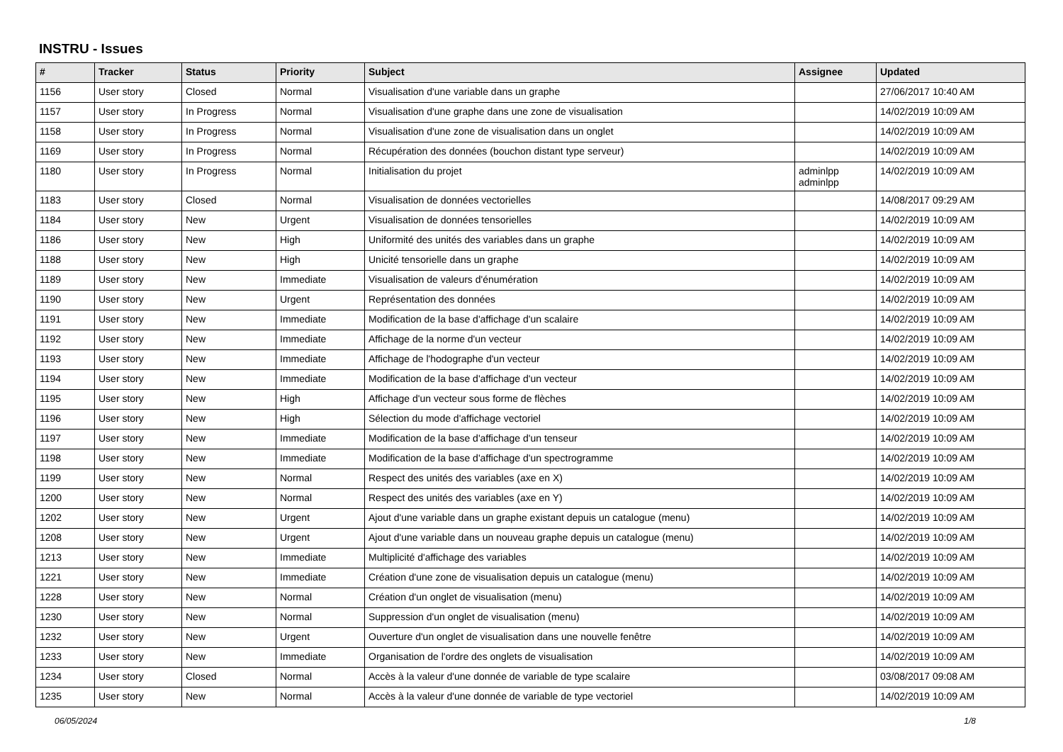INSTRU - Issues
| # | Tracker | Status | Priority | Subject | Assignee | Updated |
| --- | --- | --- | --- | --- | --- | --- |
| 1156 | User story | Closed | Normal | Visualisation d'une variable dans un graphe | | 27/06/2017 10:40 AM |
| 1157 | User story | In Progress | Normal | Visualisation d'une graphe dans une zone de visualisation | | 14/02/2019 10:09 AM |
| 1158 | User story | In Progress | Normal | Visualisation d'une zone de visualisation dans un onglet | | 14/02/2019 10:09 AM |
| 1169 | User story | In Progress | Normal | Récupération des données (bouchon distant type serveur) | | 14/02/2019 10:09 AM |
| 1180 | User story | In Progress | Normal | Initialisation du projet | adminlpp adminlpp | 14/02/2019 10:09 AM |
| 1183 | User story | Closed | Normal | Visualisation de données vectorielles | | 14/08/2017 09:29 AM |
| 1184 | User story | New | Urgent | Visualisation de données tensorielles | | 14/02/2019 10:09 AM |
| 1186 | User story | New | High | Uniformité des unités des variables dans un graphe | | 14/02/2019 10:09 AM |
| 1188 | User story | New | High | Unicité tensorielle dans un graphe | | 14/02/2019 10:09 AM |
| 1189 | User story | New | Immediate | Visualisation de valeurs d'énumération | | 14/02/2019 10:09 AM |
| 1190 | User story | New | Urgent | Représentation des données | | 14/02/2019 10:09 AM |
| 1191 | User story | New | Immediate | Modification de la base d'affichage d'un scalaire | | 14/02/2019 10:09 AM |
| 1192 | User story | New | Immediate | Affichage de la norme d'un vecteur | | 14/02/2019 10:09 AM |
| 1193 | User story | New | Immediate | Affichage de l'hodographe d'un vecteur | | 14/02/2019 10:09 AM |
| 1194 | User story | New | Immediate | Modification de la base d'affichage d'un vecteur | | 14/02/2019 10:09 AM |
| 1195 | User story | New | High | Affichage d'un vecteur sous forme de flèches | | 14/02/2019 10:09 AM |
| 1196 | User story | New | High | Sélection du mode d'affichage vectoriel | | 14/02/2019 10:09 AM |
| 1197 | User story | New | Immediate | Modification de la base d'affichage d'un tenseur | | 14/02/2019 10:09 AM |
| 1198 | User story | New | Immediate | Modification de la base d'affichage d'un spectrogramme | | 14/02/2019 10:09 AM |
| 1199 | User story | New | Normal | Respect des unités des variables (axe en X) | | 14/02/2019 10:09 AM |
| 1200 | User story | New | Normal | Respect des unités des variables (axe en Y) | | 14/02/2019 10:09 AM |
| 1202 | User story | New | Urgent | Ajout d'une variable dans un graphe existant depuis un catalogue (menu) | | 14/02/2019 10:09 AM |
| 1208 | User story | New | Urgent | Ajout d'une variable dans un nouveau graphe depuis un catalogue (menu) | | 14/02/2019 10:09 AM |
| 1213 | User story | New | Immediate | Multiplicité d'affichage des variables | | 14/02/2019 10:09 AM |
| 1221 | User story | New | Immediate | Création d'une zone de visualisation depuis un catalogue (menu) | | 14/02/2019 10:09 AM |
| 1228 | User story | New | Normal | Création d'un onglet de visualisation (menu) | | 14/02/2019 10:09 AM |
| 1230 | User story | New | Normal | Suppression d'un onglet de visualisation (menu) | | 14/02/2019 10:09 AM |
| 1232 | User story | New | Urgent | Ouverture d'un onglet de visualisation dans une nouvelle fenêtre | | 14/02/2019 10:09 AM |
| 1233 | User story | New | Immediate | Organisation de l'ordre des onglets de visualisation | | 14/02/2019 10:09 AM |
| 1234 | User story | Closed | Normal | Accès à la valeur d'une donnée de variable de type scalaire | | 03/08/2017 09:08 AM |
| 1235 | User story | New | Normal | Accès à la valeur d'une donnée de variable de type vectoriel | | 14/02/2019 10:09 AM |
06/05/2024 1/8